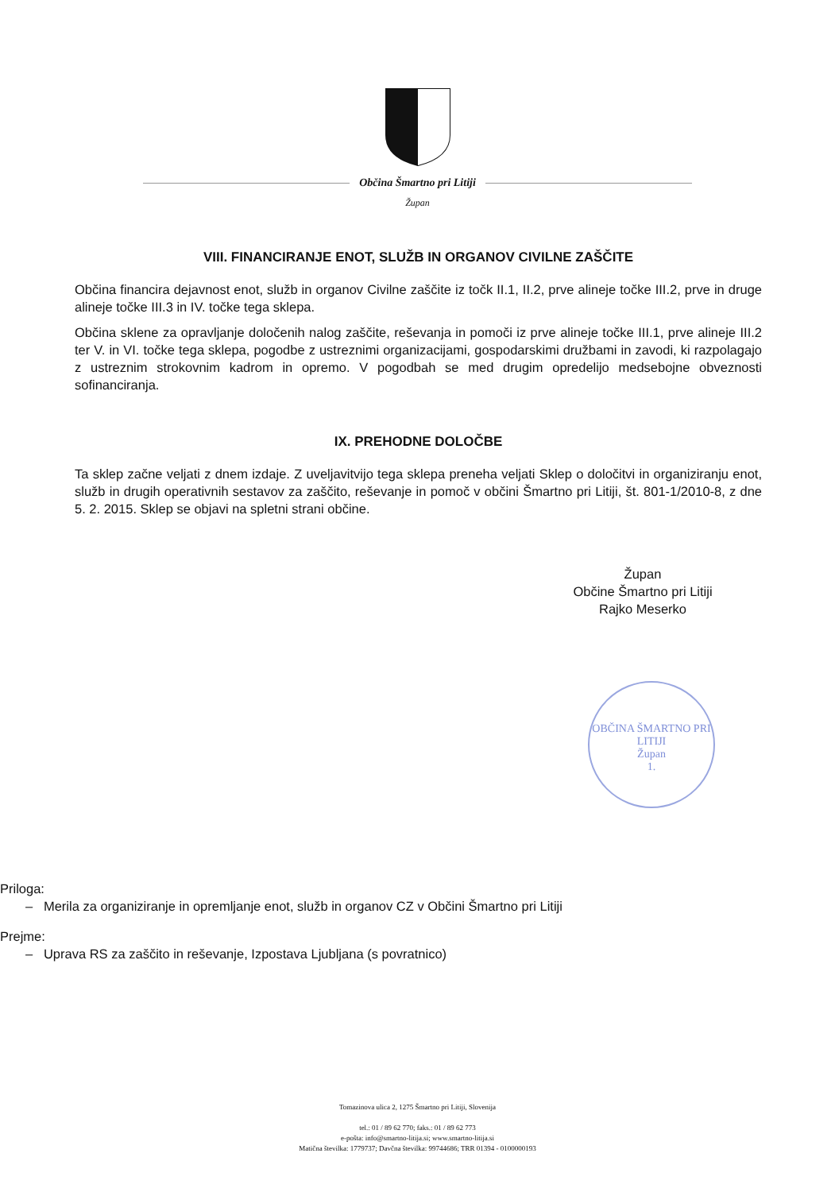Občina Šmartno pri Litiji
Župan
VIII. FINANCIRANJE ENOT, SLUŽB IN ORGANOV CIVILNE ZAŠČITE
Občina financira dejavnost enot, služb in organov Civilne zaščite iz točk II.1, II.2, prve alineje točke III.2, prve in druge alineje točke III.3 in IV. točke tega sklepa.
Občina sklene za opravljanje določenih nalog zaščite, reševanja in pomoči iz prve alineje točke III.1, prve alineje III.2 ter V. in VI. točke tega sklepa, pogodbe z ustreznimi organizacijami, gospodarskimi družbami in zavodi, ki razpolagajo z ustreznim strokovnim kadrom in opremo. V pogodbah se med drugim opredelijo medsebojne obveznosti sofinanciranja.
IX. PREHODNE DOLOČBE
Ta sklep začne veljati z dnem izdaje. Z uveljavitvijo tega sklepa preneha veljati Sklep o določitvi in organiziranju enot, služb in drugih operativnih sestavov za zaščito, reševanje in pomoč v občini Šmartno pri Litiji, št. 801-1/2010-8, z dne 5. 2. 2015. Sklep se objavi na spletni strani občine.
Župan
Občine Šmartno pri Litiji
Rajko Meserko
OBČINA ŠMARTNO PRI LITIJI
Župan
1.
Priloga:
– Merila za organiziranje in opremljanje enot, služb in organov CZ v Občini Šmartno pri Litiji
Prejme:
– Uprava RS za zaščito in reševanje, Izpostava Ljubljana (s povratnico)
Tomazinova ulica 2, 1275 Šmartno pri Litiji, Slovenija
tel.: 01 / 89 62 770; faks.: 01 / 89 62 773
e-pošta: info@smartno-litija.si; www.smartno-litija.si
Matična številka: 1779737; Davčna številka: 99744686; TRR 01394 - 0100000193